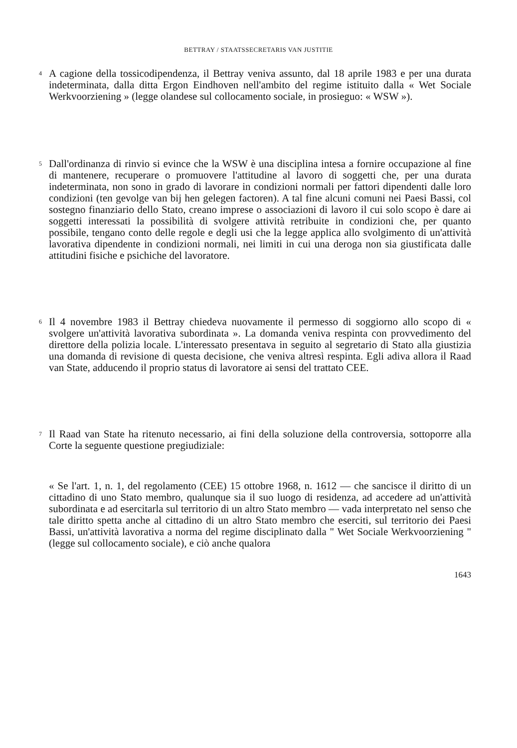BETTRAY / STAATSSECRETARIS VAN JUSTITIE
4
A cagione della tossicodipendenza, il Bettray veniva assunto, dal 18 aprile 1983 e per una durata indeterminata, dalla ditta Ergon Eindhoven nell'ambito del regime istituito dalla « Wet Sociale Werkvoorziening » (legge olandese sul collocamento sociale, in prosieguo: « WSW »).
5
Dall'ordinanza di rinvio si evince che la WSW è una disciplina intesa a fornire occupazione al fine di mantenere, recuperare o promuovere l'attitudine al lavoro di soggetti che, per una durata indeterminata, non sono in grado di lavorare in condizioni normali per fattori dipendenti dalle loro condizioni (ten gevolge van bij hen gelegen factoren). A tal fine alcuni comuni nei Paesi Bassi, col sostegno finanziario dello Stato, creano imprese o associazioni di lavoro il cui solo scopo è dare ai soggetti interessati la possibilità di svolgere attività retribuite in condizioni che, per quanto possibile, tengano conto delle regole e degli usi che la legge applica allo svolgimento di un'attività lavorativa dipendente in condizioni normali, nei limiti in cui una deroga non sia giustificata dalle attitudini fisiche e psichiche del lavoratore.
6
Il 4 novembre 1983 il Bettray chiedeva nuovamente il permesso di soggiorno allo scopo di « svolgere un'attività lavorativa subordinata ». La domanda veniva respinta con provvedimento del direttore della polizia locale. L'interessato presentava in seguito al segretario di Stato alla giustizia una domanda di revisione di questa decisione, che veniva altresì respinta. Egli adiva allora il Raad van State, adducendo il proprio status di lavoratore ai sensi del trattato CEE.
7
Il Raad van State ha ritenuto necessario, ai fini della soluzione della controversia, sottoporre alla Corte la seguente questione pregiudiziale:
« Se l'art. 1, n. 1, del regolamento (CEE) 15 ottobre 1968, n. 1612 — che sancisce il diritto di un cittadino di uno Stato membro, qualunque sia il suo luogo di residenza, ad accedere ad un'attività subordinata e ad esercitarla sul territorio di un altro Stato membro — vada interpretato nel senso che tale diritto spetta anche al cittadino di un altro Stato membro che eserciti, sul territorio dei Paesi Bassi, un'attività lavorativa a norma del regime disciplinato dalla " Wet Sociale Werkvoorziening " (legge sul collocamento sociale), e ciò anche qualora
1643